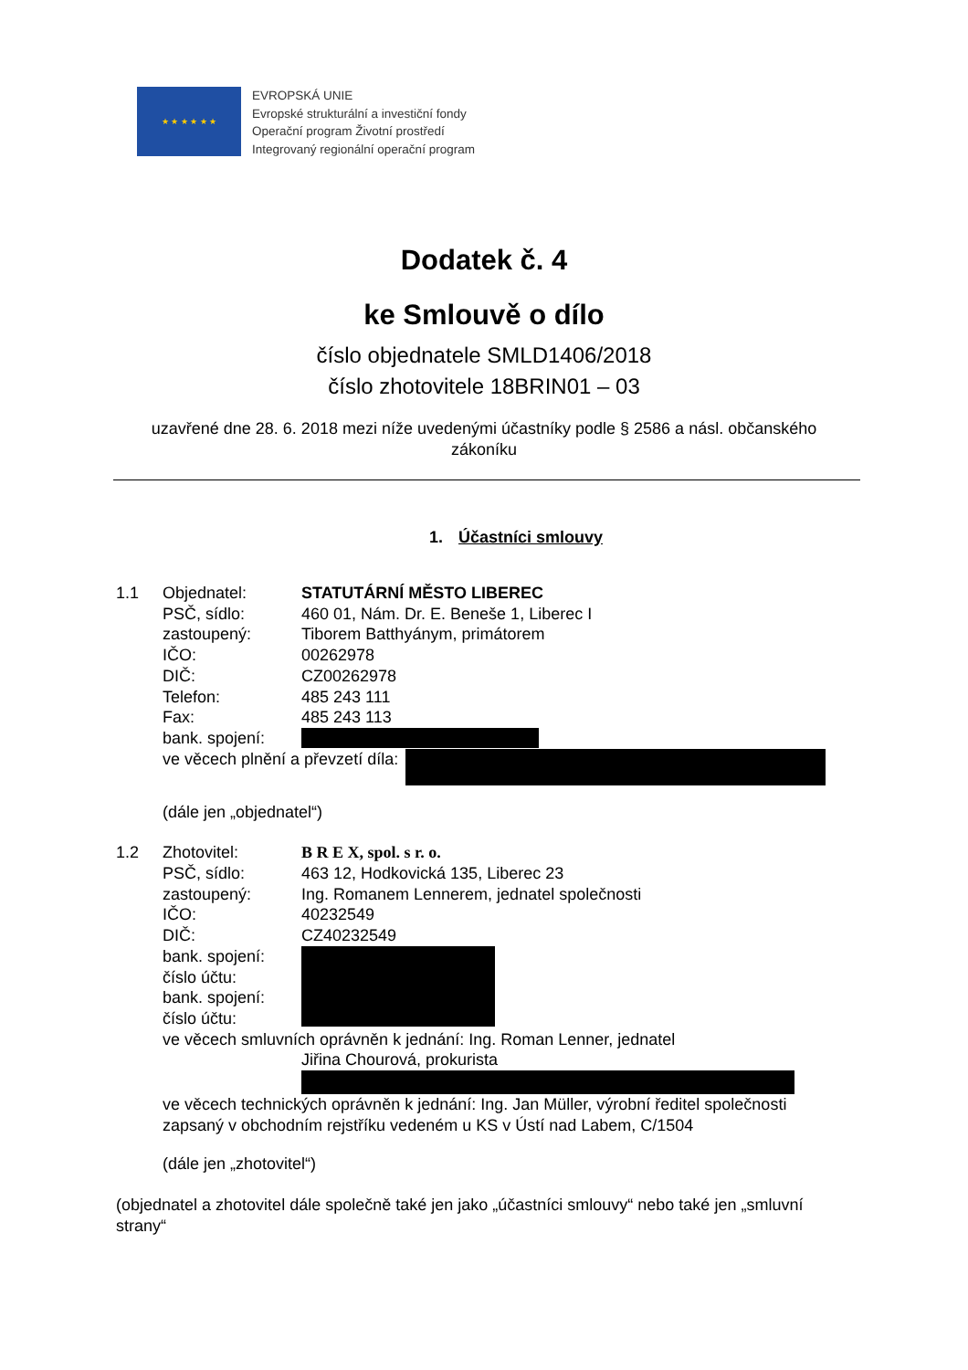★ ★ ★ ★ ★ ★
EVROPSKÁ UNIE
Evropské strukturální a investiční fondy
Operační program Životní prostředí
Integrovaný regionální operační program
Dodatek č. 4
ke Smlouvě o dílo
číslo objednatele SMLD1406/2018
číslo zhotovitele 18BRIN01 – 03
uzavřené dne 28. 6. 2018 mezi níže uvedenými účastníky podle § 2586 a násl. občanského zákoníku
1. Účastníci smlouvy
1.1 Objednatel: STATUTÁRNÍ MĚSTO LIBEREC
PSČ, sídlo: 460 01, Nám. Dr. E. Beneše 1, Liberec I
zastoupený: Tiborem Batthyánym, primátorem
IČO: 00262978
DIČ: CZ00262978
Telefon: 485 243 111
Fax: 485 243 113
bank. spojení:
ve věcech plnění a převzetí díla:
(dále jen „objednatel“)
1.2 Zhotovitel: B R E X, spol. s r. o.
PSČ, sídlo: 463 12, Hodkovická 135, Liberec 23
zastoupený: Ing. Romanem Lennerem, jednatel společnosti
IČO: 40232549
DIČ: CZ40232549
bank. spojení:
číslo účtu:
bank. spojení:
číslo účtu:
ve věcech smluvních oprávněn k jednání: Ing. Roman Lenner, jednatel
Jiřina Chourová, prokurista
ve věcech technických oprávněn k jednání: Ing. Jan Müller, výrobní ředitel společnosti
zapsaný v obchodním rejstříku vedeném u KS v Ústí nad Labem, C/1504
(dále jen „zhotovitel“)
(objednatel a zhotovitel dále společně také jen jako „účastníci smlouvy“ nebo také jen „smluvní strany“